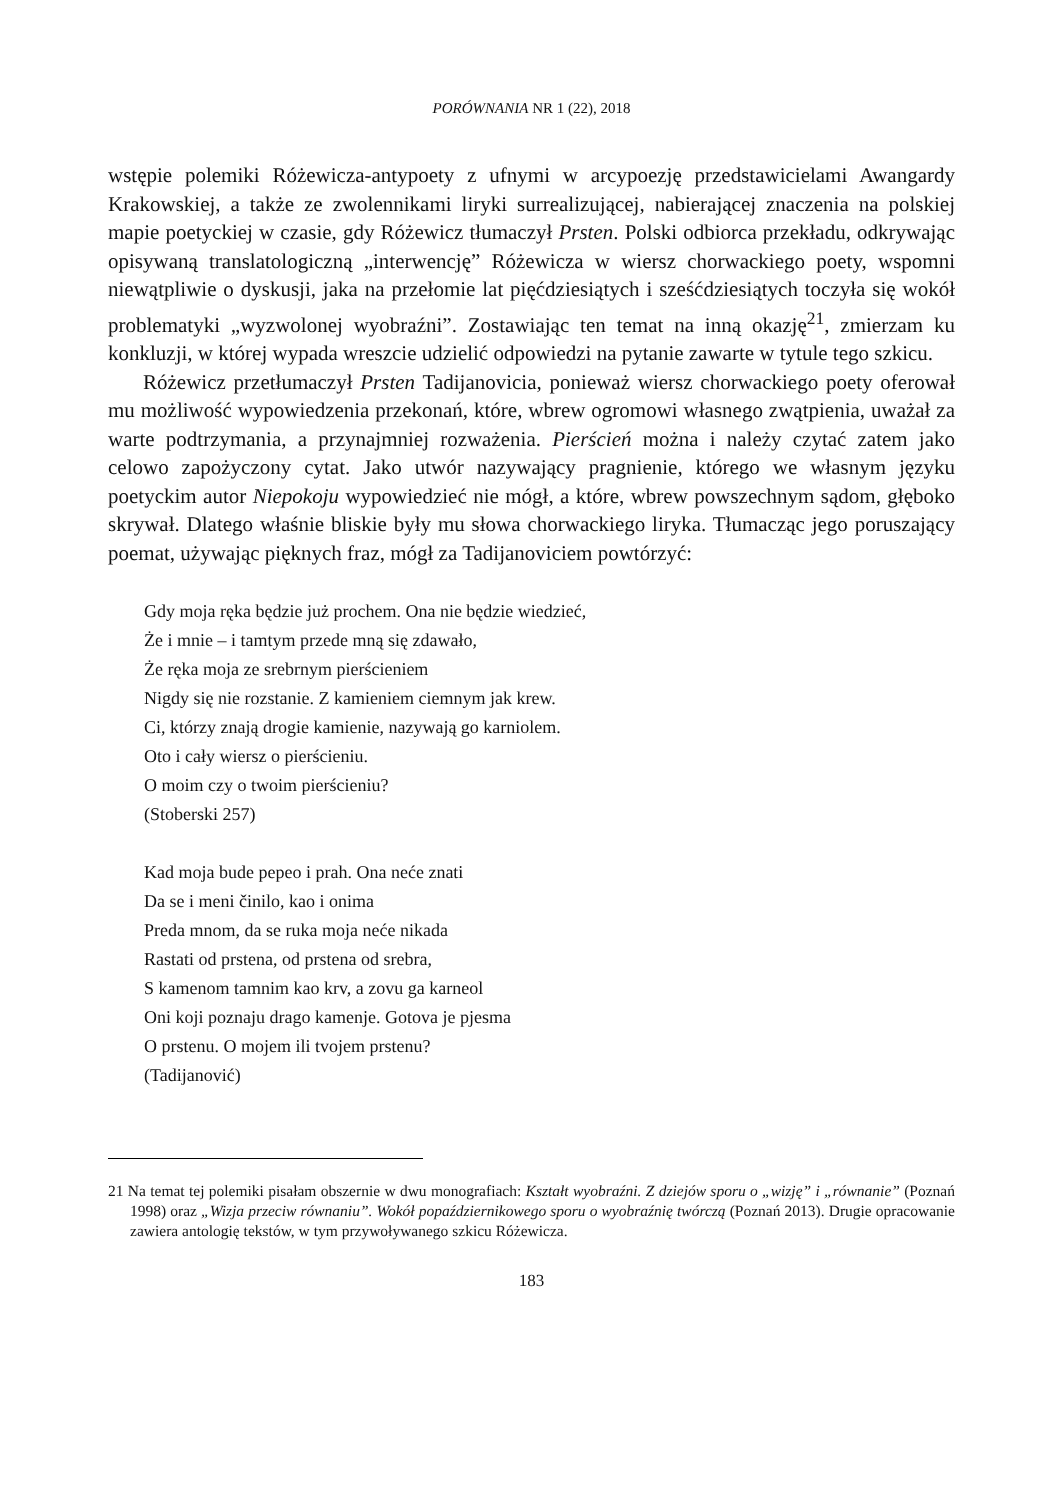PORÓWNANIA NR 1 (22), 2018
wstępie polemiki Różewicza-antypoety z ufnymi w arcypoezję przedstawicielami Awangardy Krakowskiej, a także ze zwolennikami liryki surrealizującej, nabierającej znaczenia na polskiej mapie poetyckiej w czasie, gdy Różewicz tłumaczył Prsten. Polski odbiorca przekładu, odkrywając opisywaną translatologiczną „interwencję” Różewicza w wiersz chorwackiego poety, wspomni niewątpliwie o dyskusji, jaka na przełomie lat pięćdziesiątych i sześćdziesiątych toczyła się wokół problematyki „wyzwolonej wyobraźni”. Zostawiając ten temat na inną okazję<sup>21</sup>, zmierzam ku konkluzji, w której wypada wreszcie udzielić odpowiedzi na pytanie zawarte w tytule tego szkicu.
Różewicz przetłumaczył Prsten Tadijanovicia, ponieważ wiersz chorwackiego poety oferował mu możliwość wypowiedzenia przekonań, które, wbrew ogromowi własnego zwątpienia, uważał za warte podtrzymania, a przynajmniej rozważenia. Pierścień można i należy czytać zatem jako celowo zapożyczony cytat. Jako utwór nazywający pragnienie, którego we własnym języku poetyckim autor Niepokoju wypowiedzieć nie mógł, a które, wbrew powszechnym sądom, głęboko skrywał. Dlatego właśnie bliskie były mu słowa chorwackiego liryka. Tłumacząc jego poruszający poemat, używając pięknych fraz, mógł za Tadijanoviciem powtórzyć:
Gdy moja ręka będzie już prochem. Ona nie będzie wiedzieć,
Że i mnie – i tamtym przede mną się zdawało,
Że ręka moja ze srebrnym pierścieniem
Nigdy się nie rozstanie. Z kamieniem ciemnym jak krew.
Ci, którzy znają drogie kamienie, nazywają go karniolem.
Oto i cały wiersz o pierścieniu.
O moim czy o twoim pierścieniu?
(Stoberski 257)
Kad moja bude pepeo i prah. Ona neće znati
Da se i meni činilo, kao i onima
Preda mnom, da se ruka moja neće nikada
Rastati od prstena, od prstena od srebra,
S kamenom tamnim kao krv, a zovu ga karneol
Oni koji poznaju drago kamenje. Gotova je pjesma
O prstenu. O mojem ili tvojem prstenu?
(Tadijanović)
21 Na temat tej polemiki pisałam obszernie w dwu monografiach: Kształt wyobraźni. Z dziejów sporu o „wizję” i „równanie” (Poznań 1998) oraz „Wizja przeciw równaniu”. Wokół popaździernikowego sporu o wyobraźnię twórczą (Poznań 2013). Drugie opracowanie zawiera antologię tekstów, w tym przywoływanego szkicu Różewicza.
183